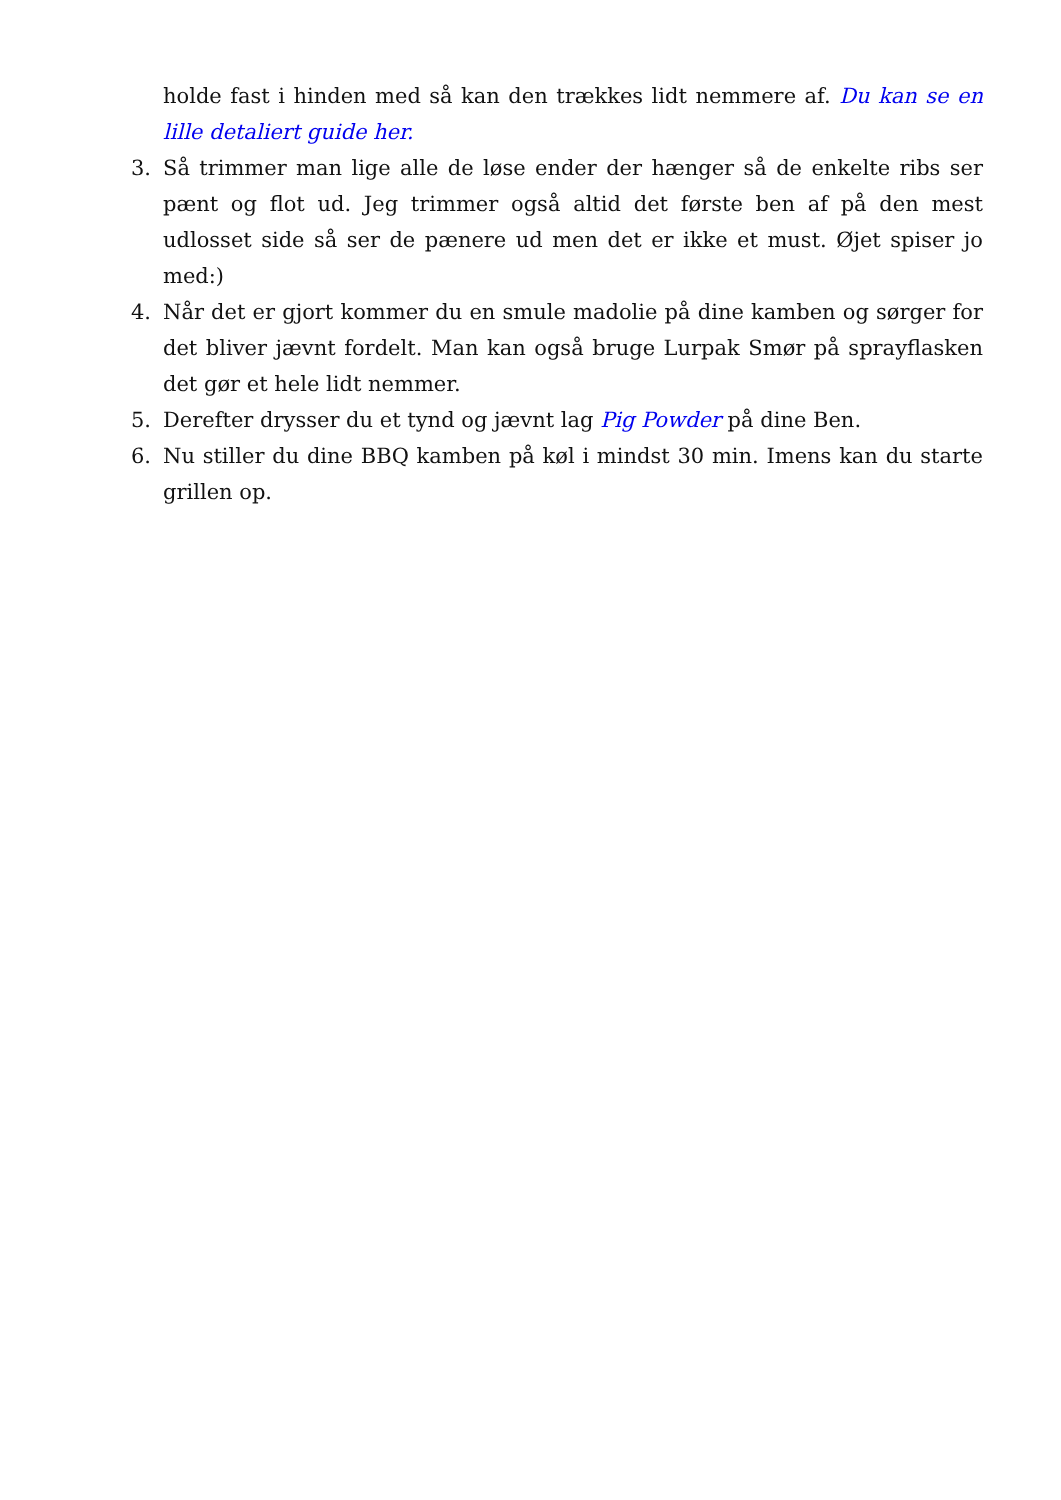holde fast i hinden med så kan den trækkes lidt nemmere af. Du kan se en lille detaliert guide her.
3. Så trimmer man lige alle de løse ender der hænger så de enkelte ribs ser pænt og flot ud. Jeg trimmer også altid det første ben af på den mest udlosset side så ser de pænere ud men det er ikke et must. Øjet spiser jo med:)
4. Når det er gjort kommer du en smule madolie på dine kamben og sørger for det bliver jævnt fordelt. Man kan også bruge Lurpak Smør på sprayflasken det gør et hele lidt nemmer.
5. Derefter drysser du et tynd og jævnt lag Pig Powder på dine Ben.
6. Nu stiller du dine BBQ kamben på køl i mindst 30 min. Imens kan du starte grillen op.